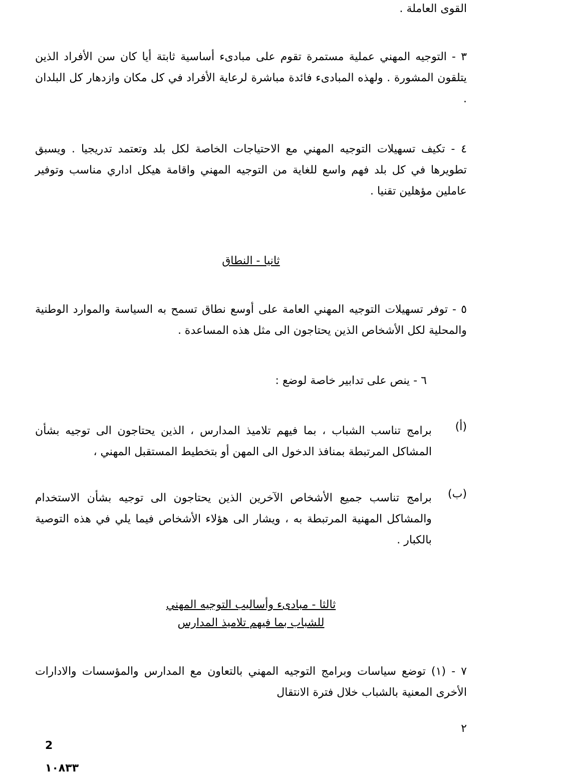القوى العاملة .
٣ - التوجيه المهني عملية مستمرة تقوم على مبادىء أساسية ثابتة أيا كان سن الأفراد الذين يتلقون المشورة . ولهذه المبادىء فائدة مباشرة لرعاية الأفراد في كل مكان وازدهار كل البلدان .
٤ - تكيف تسهيلات التوجيه المهني مع الاحتياجات الخاصة لكل بلد وتعتمد تدريجيا . ويسبق تطويرها في كل بلد فهم واسع للغاية من التوجيه المهني واقامة هيكل اداري مناسب وتوفير عاملين مؤهلين تقنيا .
ثانيا - النطاق
٥ - توفر تسهيلات التوجيه المهني العامة على أوسع نطاق تسمح به السياسة والموارد الوطنية والمحلية لكل الأشخاص الذين يحتاجون الى مثل هذه المساعدة .
٦ - ينص على تدابير خاصة لوضع :
(أ)
برامج تناسب الشباب ، بما فيهم تلاميذ المدارس ، الذين يحتاجون الى توجيه بشأن المشاكل المرتبطة بمنافذ الدخول الى المهن أو بتخطيط المستقبل المهني ،
(ب)
برامج تناسب جميع الأشخاص الآخرين الذين يحتاجون الى توجيه بشأن الاستخدام والمشاكل المهنية المرتبطة به ، ويشار الى هؤلاء الأشخاص فيما يلي في هذه التوصية بالكبار .
ثالثا - مبادىء وأساليب التوجيه المهني
للشباب بما فيهم تلاميذ المدارس
٧ - (١) توضع سياسات وبرامج التوجيه المهني بالتعاون مع المدارس والمؤسسات والادارات الأخرى المعنية بالشباب خلال فترة الانتقال
٢
2
١٠٨٣٣